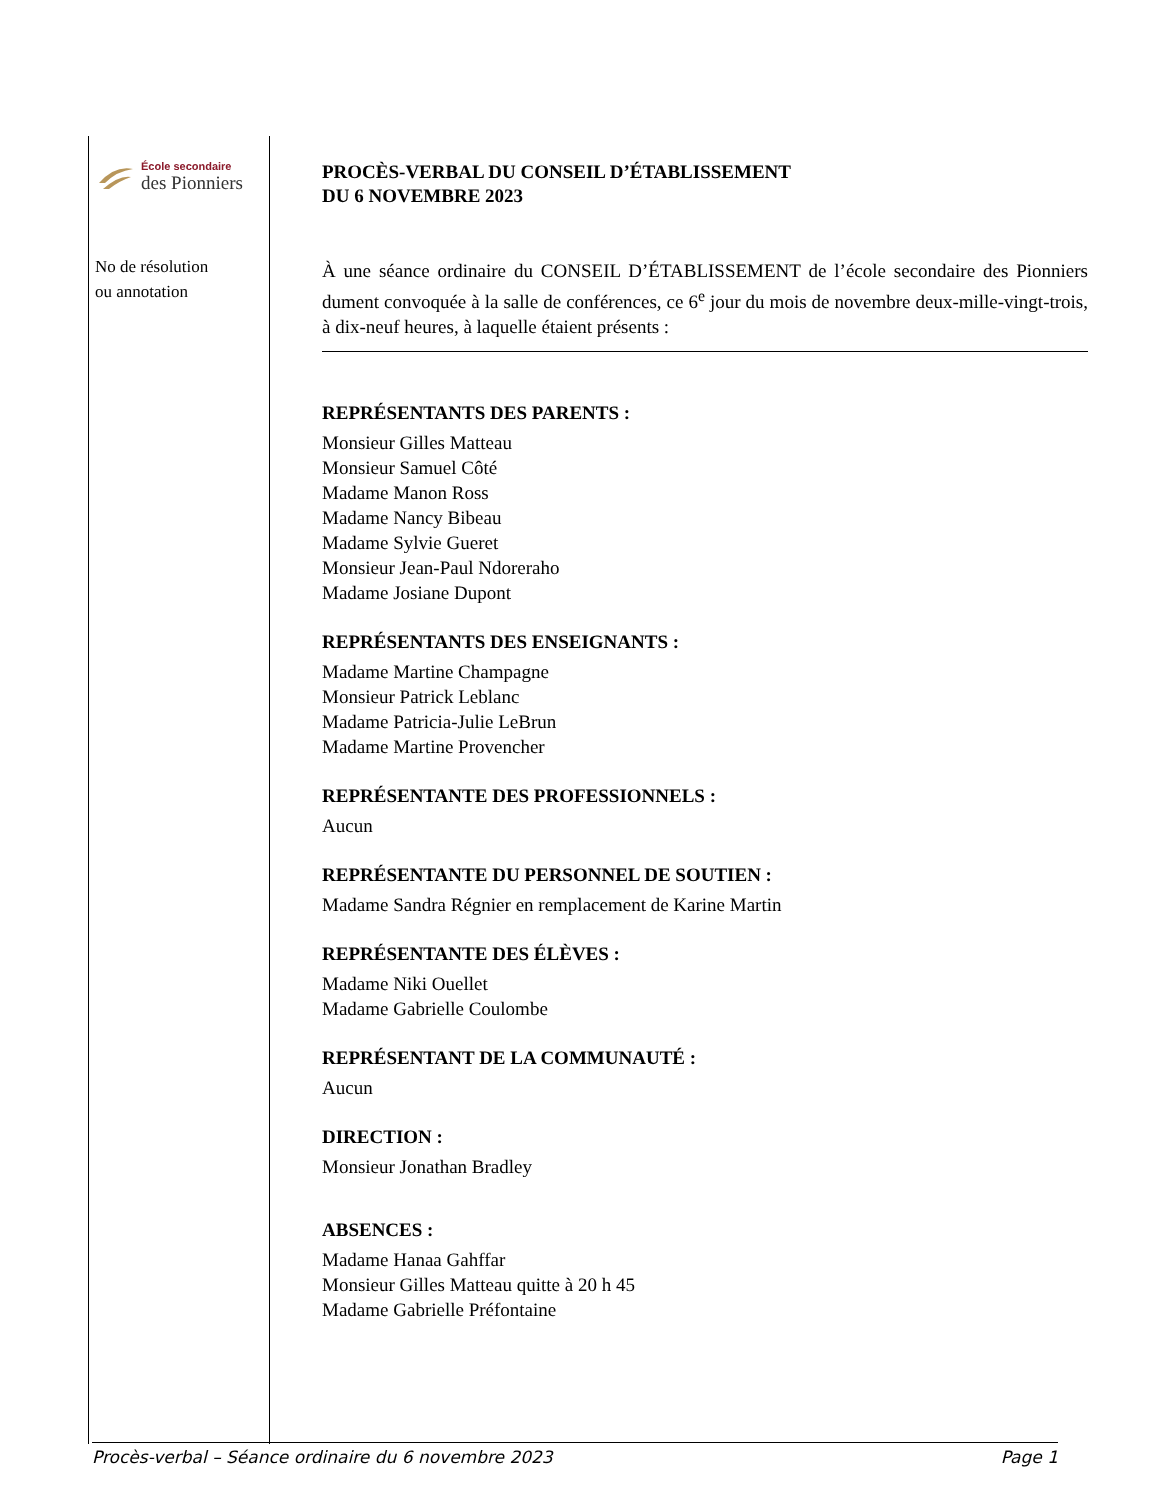École secondaire
des Pionniers
No de résolution
ou annotation
PROCÈS-VERBAL DU CONSEIL D’ÉTABLISSEMENT
DU 6 NOVEMBRE 2023
À une séance ordinaire du CONSEIL D’ÉTABLISSEMENT de l’école secondaire des Pionniers dument convoquée à la salle de conférences, ce 6<sup>e</sup> jour du mois de novembre deux-mille-vingt-trois, à dix-neuf heures, à laquelle étaient présents :
REPRÉSENTANTS DES PARENTS :
Monsieur Gilles Matteau
Monsieur Samuel Côté
Madame Manon Ross
Madame Nancy Bibeau
Madame Sylvie Gueret
Monsieur Jean-Paul Ndoreraho
Madame Josiane Dupont
REPRÉSENTANTS DES ENSEIGNANTS :
Madame Martine Champagne
Monsieur Patrick Leblanc
Madame Patricia-Julie LeBrun
Madame Martine Provencher
REPRÉSENTANTE DES PROFESSIONNELS :
Aucun
REPRÉSENTANTE DU PERSONNEL DE SOUTIEN :
Madame Sandra Régnier en remplacement de Karine Martin
REPRÉSENTANTE DES ÉLÈVES :
Madame Niki Ouellet
Madame Gabrielle Coulombe
REPRÉSENTANT DE LA COMMUNAUTÉ :
Aucun
DIRECTION :
Monsieur Jonathan Bradley
ABSENCES :
Madame Hanaa Gahffar
Monsieur Gilles Matteau quitte à 20 h 45
Madame Gabrielle Préfontaine
Procès-verbal – Séance ordinaire du 6 novembre 2023 Page 1